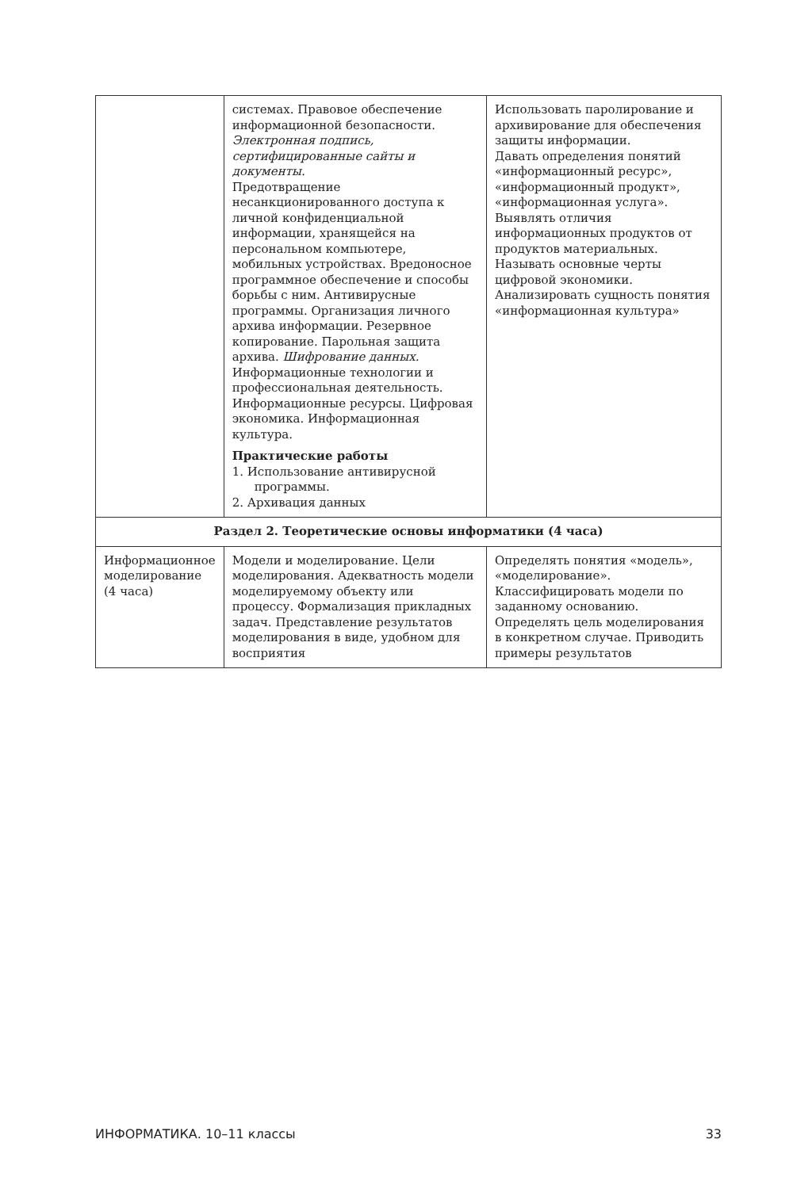| | системах. Правовое обеспечение информационной безопасности. Электронная подпись, сертифицированные сайты и документы. Предотвращение несанкционированного доступа к личной конфиденциальной информации, хранящейся на персональном компьютере, мобильных устройствах. Вредоносное программное обеспечение и способы борьбы с ним. Антивирусные программы. Организация личного архива информации. Резервное копирование. Парольная защита архива. Шифрование данных. Информационные технологии и профессиональная деятельность. Информационные ресурсы. Цифровая экономика. Информационная культура. Практические работы 1. Использование антивирусной программы. 2. Архивация данных | Использовать паролирование и архивирование для обеспечения защиты информации. Давать определения понятий «информационный ресурс», «информационный продукт», «информационная услуга». Выявлять отличия информационных продуктов от продуктов материальных. Называть основные черты цифровой экономики. Анализировать сущность понятия «информационная культура» |
| Раздел 2. Теоретические основы информатики (4 часа) | | |
| Информационное моделирование (4 часа) | Модели и моделирование. Цели моделирования. Адекватность модели моделируемому объекту или процессу. Формализация прикладных задач. Представление результатов моделирования в виде, удобном для восприятия | Определять понятия «модель», «моделирование». Классифицировать модели по заданному основанию. Определять цель моделирования в конкретном случае. Приводить примеры результатов |
ИНФОРМАТИКА. 10–11 классы 33